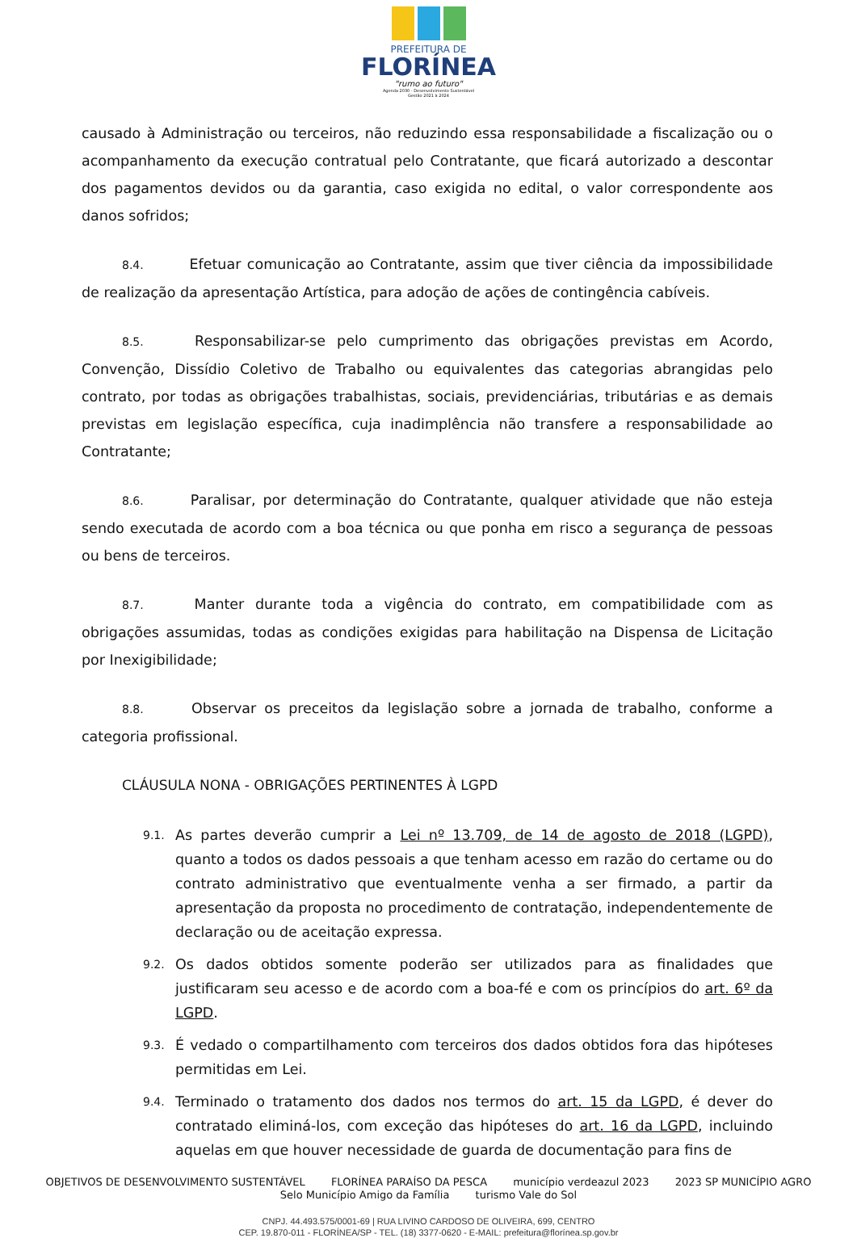PREFEITURA DE
FLORÍNEA
"rumo ao futuro"
Agenda 2030 - Desenvolvimento Sustentável
Gestão 2021 à 2024
causado à Administração ou terceiros, não reduzindo essa responsabilidade a fiscalização ou o acompanhamento da execução contratual pelo Contratante, que ficará autorizado a descontar dos pagamentos devidos ou da garantia, caso exigida no edital, o valor correspondente aos danos sofridos;
8.4. Efetuar comunicação ao Contratante, assim que tiver ciência da impossibilidade de realização da apresentação Artística, para adoção de ações de contingência cabíveis.
8.5. Responsabilizar-se pelo cumprimento das obrigações previstas em Acordo, Convenção, Dissídio Coletivo de Trabalho ou equivalentes das categorias abrangidas pelo contrato, por todas as obrigações trabalhistas, sociais, previdenciárias, tributárias e as demais previstas em legislação específica, cuja inadimplência não transfere a responsabilidade ao Contratante;
8.6. Paralisar, por determinação do Contratante, qualquer atividade que não esteja sendo executada de acordo com a boa técnica ou que ponha em risco a segurança de pessoas ou bens de terceiros.
8.7. Manter durante toda a vigência do contrato, em compatibilidade com as obrigações assumidas, todas as condições exigidas para habilitação na Dispensa de Licitação por Inexigibilidade;
8.8. Observar os preceitos da legislação sobre a jornada de trabalho, conforme a categoria profissional.
CLÁUSULA NONA - OBRIGAÇÕES PERTINENTES À LGPD
9.1.
As partes deverão cumprir a Lei nº 13.709, de 14 de agosto de 2018 (LGPD), quanto a todos os dados pessoais a que tenham acesso em razão do certame ou do contrato administrativo que eventualmente venha a ser firmado, a partir da apresentação da proposta no procedimento de contratação, independentemente de declaração ou de aceitação expressa.
9.2.
Os dados obtidos somente poderão ser utilizados para as finalidades que justificaram seu acesso e de acordo com a boa-fé e com os princípios do art. 6º da LGPD.
9.3.
É vedado o compartilhamento com terceiros dos dados obtidos fora das hipóteses permitidas em Lei.
9.4.
Terminado o tratamento dos dados nos termos do art. 15 da LGPD, é dever do contratado eliminá-los, com exceção das hipóteses do art. 16 da LGPD, incluindo aquelas em que houver necessidade de guarda de documentação para fins de
OBJETIVOS DE DESENVOLVIMENTO SUSTENTÁVEL FLORÍNEA PARAÍSO DA PESCA município verdeazul 2023 2023 SP MUNICÍPIO AGRO Selo Município Amigo da Família turismo Vale do Sol
CNPJ. 44.493.575/0001-69 | RUA LIVINO CARDOSO DE OLIVEIRA, 699, CENTRO
CEP. 19.870-011 - FLORÍNEA/SP - TEL. (18) 3377-0620 - E-MAIL: prefeitura@florínea.sp.gov.br